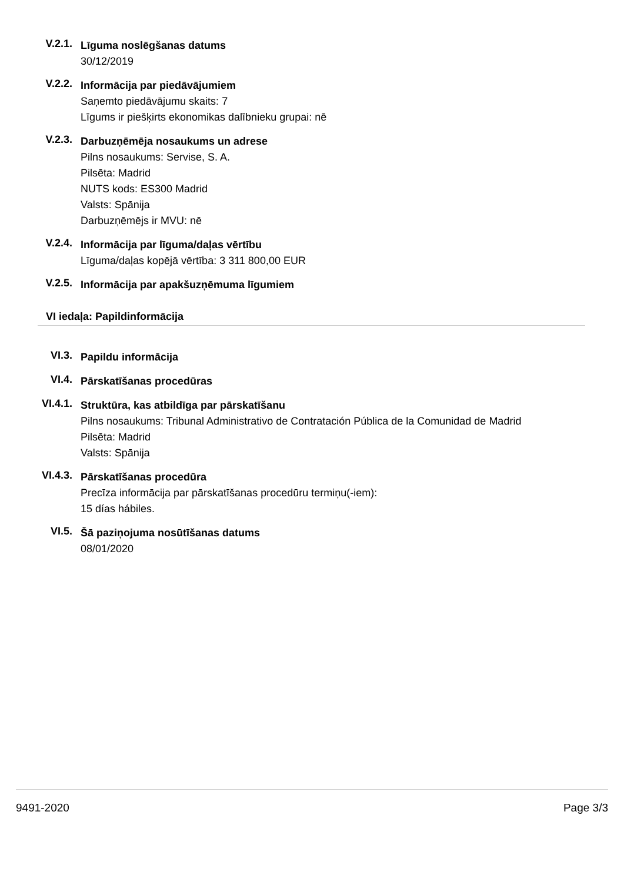V.2.1.
Līguma noslēgšanas datums
30/12/2019
V.2.2.
Informācija par piedāvājumiem
Saņemto piedāvājumu skaits: 7
Līgums ir piešķirts ekonomikas dalībnieku grupai: nē
V.2.3.
Darbuzņēmēja nosaukums un adrese
Pilns nosaukums: Servise, S. A.
Pilsēta: Madrid
NUTS kods: ES300 Madrid
Valsts: Spānija
Darbuzņēmējs ir MVU: nē
V.2.4.
Informācija par līguma/daļas vērtību
Līguma/daļas kopējā vērtība: 3 311 800,00 EUR
V.2.5.
Informācija par apakšuzņēmuma līgumiem
VI iedaļa: Papildinformācija
VI.3.
Papildu informācija
VI.4.
Pārskatīšanas procedūras
VI.4.1.
Struktūra, kas atbildīga par pārskatīšanu
Pilns nosaukums: Tribunal Administrativo de Contratación Pública de la Comunidad de Madrid
Pilsēta: Madrid
Valsts: Spānija
VI.4.3.
Pārskatīšanas procedūra
Precīza informācija par pārskatīšanas procedūru termiņu(-iem):
15 días hábiles.
VI.5.
Šā paziņojuma nosūtīšanas datums
08/01/2020
9491-2020 Page 3/3